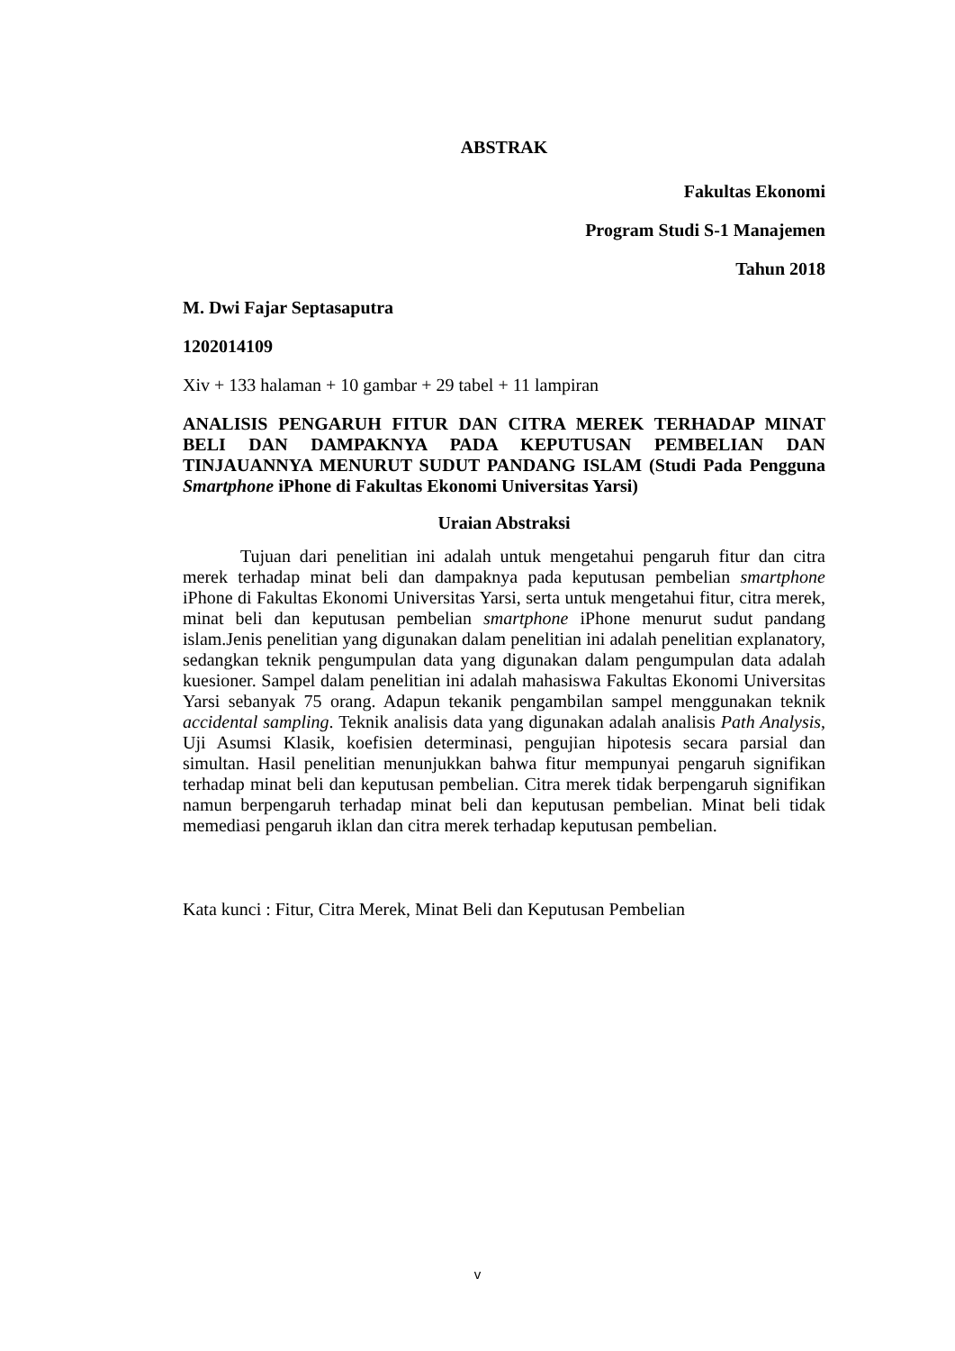ABSTRAK
Fakultas Ekonomi
Program Studi S-1 Manajemen
Tahun 2018
M. Dwi Fajar Septasaputra
1202014109
Xiv + 133 halaman + 10 gambar + 29 tabel + 11 lampiran
ANALISIS PENGARUH FITUR DAN CITRA MEREK TERHADAP MINAT BELI DAN DAMPAKNYA PADA KEPUTUSAN PEMBELIAN DAN TINJAUANNYA MENURUT SUDUT PANDANG ISLAM (Studi Pada Pengguna Smartphone iPhone di Fakultas Ekonomi Universitas Yarsi)
Uraian Abstraksi
Tujuan dari penelitian ini adalah untuk mengetahui pengaruh fitur dan citra merek terhadap minat beli dan dampaknya pada keputusan pembelian smartphone iPhone di Fakultas Ekonomi Universitas Yarsi, serta untuk mengetahui fitur, citra merek, minat beli dan keputusan pembelian smartphone iPhone menurut sudut pandang islam.Jenis penelitian yang digunakan dalam penelitian ini adalah penelitian explanatory, sedangkan teknik pengumpulan data yang digunakan dalam pengumpulan data adalah kuesioner. Sampel dalam penelitian ini adalah mahasiswa Fakultas Ekonomi Universitas Yarsi sebanyak 75 orang. Adapun tekanik pengambilan sampel menggunakan teknik accidental sampling. Teknik analisis data yang digunakan adalah analisis Path Analysis, Uji Asumsi Klasik, koefisien determinasi, pengujian hipotesis secara parsial dan simultan. Hasil penelitian menunjukkan bahwa fitur mempunyai pengaruh signifikan terhadap minat beli dan keputusan pembelian. Citra merek tidak berpengaruh signifikan namun berpengaruh terhadap minat beli dan keputusan pembelian. Minat beli tidak memediasi pengaruh iklan dan citra merek terhadap keputusan pembelian.
Kata kunci : Fitur, Citra Merek, Minat Beli dan Keputusan Pembelian
v